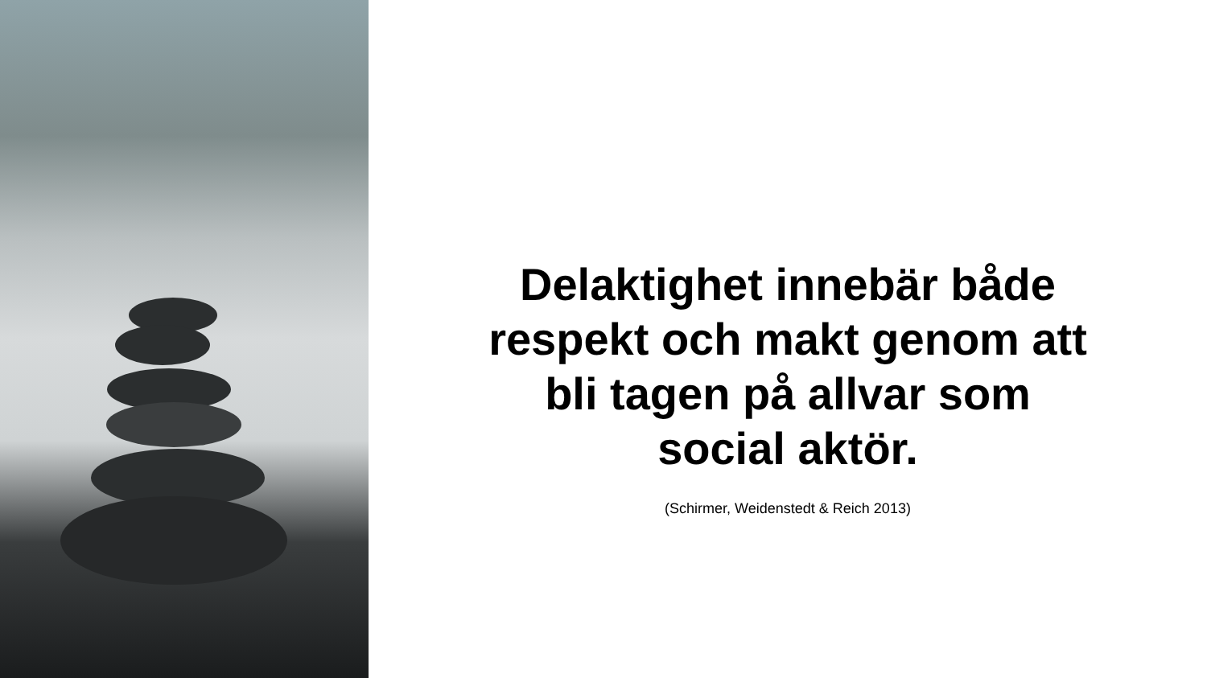Delaktighet innebär både
respekt och makt genom att
bli tagen på allvar som
social aktör.
(Schirmer, Weidenstedt & Reich 2013)